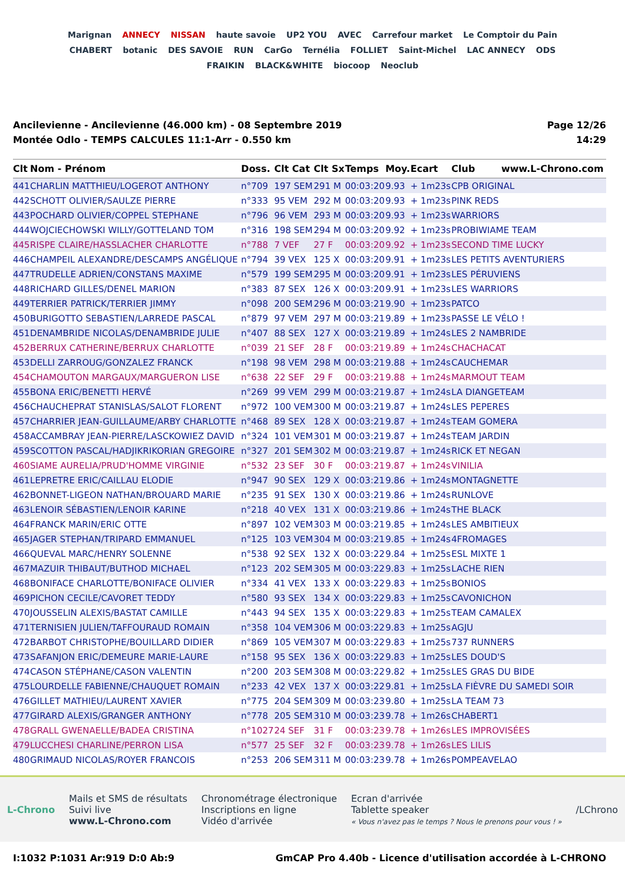Marignan ANNECY NISSAN haute savoie UP2 YOU AVEC Carrefour market Le Comptoir du Pain CHABERT botanic DES SAVOIE RUN CarGo Ternélia FOLLIET Saint-Michel LAC ANNECY ODS FRAIKIN BLACK&WHITE biocoop Neoclub
Ancilevienne - Ancilevienne (46.000 km) - 08 Septembre 2019
Montée Odlo - TEMPS CALCULES 11:1-Arr - 0.550 km
Page 12/26
14:29
| Clt | Nom - Prénom | Doss. | Clt Cat | Clt Sx | Temps | Moy. | Ecart | Club www.L-Chrono.com |
| --- | --- | --- | --- | --- | --- | --- | --- | --- |
| 441 | CHARLIN MATTHIEU/LOGEROT ANTHONY | n°709 | 197 SEM | 291 M | 00:03:20 | 9.93 | + 1m23s | CPB ORIGINAL |
| 442 | SCHOTT OLIVIER/SAULZE PIERRE | n°333 | 95 VEM | 292 M | 00:03:20 | 9.93 | + 1m23s | PINK REDS |
| 443 | POCHARD OLIVIER/COPPEL STEPHANE | n°796 | 96 VEM | 293 M | 00:03:20 | 9.93 | + 1m23s | WARRIORS |
| 444 | WOJCIECHOWSKI WILLY/GOTTELAND TOM | n°316 | 198 SEM | 294 M | 00:03:20 | 9.92 | + 1m23s | PROBIWIAME TEAM |
| 445 | RISPE CLAIRE/HASSLACHER CHARLOTTE | n°788 | 7 VEF | 27 F | 00:03:20 | 9.92 | + 1m23s | SECOND TIME LUCKY |
| 446 | CHAMPEIL ALEXANDRE/DESCAMPS ANGÉLIQUE | n°794 | 39 VEX | 125 X | 00:03:20 | 9.91 | + 1m23s | LES PETITS AVENTURIERS |
| 447 | TRUDELLE ADRIEN/CONSTANS MAXIME | n°579 | 199 SEM | 295 M | 00:03:20 | 9.91 | + 1m23s | LES PÉRUVIENS |
| 448 | RICHARD GILLES/DENEL MARION | n°383 | 87 SEX | 126 X | 00:03:20 | 9.91 | + 1m23s | LES WARRIORS |
| 449 | TERRIER PATRICK/TERRIER JIMMY | n°098 | 200 SEM | 296 M | 00:03:21 | 9.90 | + 1m23s | PATCO |
| 450 | BURIGOTTO SEBASTIEN/LARREDE PASCAL | n°879 | 97 VEM | 297 M | 00:03:21 | 9.89 | + 1m23s | PASSE LE VÉLO ! |
| 451 | DENAMBRIDE NICOLAS/DENAMBRIDE JULIE | n°407 | 88 SEX | 127 X | 00:03:21 | 9.89 | + 1m24s | LES 2 NAMBRIDE |
| 452 | BERRUX CATHERINE/BERRUX CHARLOTTE | n°039 | 21 SEF | 28 F | 00:03:21 | 9.89 | + 1m24s | CHACHACAT |
| 453 | DELLI ZARROUG/GONZALEZ FRANCK | n°198 | 98 VEM | 298 M | 00:03:21 | 9.88 | + 1m24s | CAUCHEMAR |
| 454 | CHAMOUTON MARGAUX/MARGUERON LISE | n°638 | 22 SEF | 29 F | 00:03:21 | 9.88 | + 1m24s | MARMOUT TEAM |
| 455 | BONA ERIC/BENETTI HERVÉ | n°269 | 99 VEM | 299 M | 00:03:21 | 9.87 | + 1m24s | LA DIANGETEAM |
| 456 | CHAUCHEPRAT STANISLAS/SALOT FLORENT | n°972 | 100 VEM | 300 M | 00:03:21 | 9.87 | + 1m24s | LES PEPERES |
| 457 | CHARRIER JEAN-GUILLAUME/ARBY CHARLOTTE | n°468 | 89 SEX | 128 X | 00:03:21 | 9.87 | + 1m24s | TEAM GOMERA |
| 458 | ACCAMBRAY JEAN-PIERRE/LASCKOWIEZ DAVID | n°324 | 101 VEM | 301 M | 00:03:21 | 9.87 | + 1m24s | TEAM JARDIN |
| 459 | SCOTTON PASCAL/HADJIKRIKORIAN GREGOIRE | n°327 | 201 SEM | 302 M | 00:03:21 | 9.87 | + 1m24s | RICK ET NEGAN |
| 460 | SIAME AURELIA/PRUD'HOMME VIRGINIE | n°532 | 23 SEF | 30 F | 00:03:21 | 9.87 | + 1m24s | VINILIA |
| 461 | LEPRETRE ERIC/CAILLAU ELODIE | n°947 | 90 SEX | 129 X | 00:03:21 | 9.86 | + 1m24s | MONTAGNETTE |
| 462 | BONNET-LIGEON NATHAN/BROUARD MARIE | n°235 | 91 SEX | 130 X | 00:03:21 | 9.86 | + 1m24s | RUNLOVE |
| 463 | LENOIR SÉBASTIEN/LENOIR KARINE | n°218 | 40 VEX | 131 X | 00:03:21 | 9.86 | + 1m24s | THE BLACK |
| 464 | FRANCK MARIN/ERIC OTTE | n°897 | 102 VEM | 303 M | 00:03:21 | 9.85 | + 1m24s | LES AMBITIEUX |
| 465 | JAGER STEPHAN/TRIPARD EMMANUEL | n°125 | 103 VEM | 304 M | 00:03:21 | 9.85 | + 1m24s | 4FROMAGES |
| 466 | QUEVAL MARC/HENRY SOLENNE | n°538 | 92 SEX | 132 X | 00:03:22 | 9.84 | + 1m25s | ESL MIXTE 1 |
| 467 | MAZUIR THIBAUT/BUTHOD MICHAEL | n°123 | 202 SEM | 305 M | 00:03:22 | 9.83 | + 1m25s | LACHE RIEN |
| 468 | BONIFACE CHARLOTTE/BONIFACE OLIVIER | n°334 | 41 VEX | 133 X | 00:03:22 | 9.83 | + 1m25s | BONIOS |
| 469 | PICHON CECILE/CAVORET TEDDY | n°580 | 93 SEX | 134 X | 00:03:22 | 9.83 | + 1m25s | CAVONICHON |
| 470 | JOUSSELIN ALEXIS/BASTAT CAMILLE | n°443 | 94 SEX | 135 X | 00:03:22 | 9.83 | + 1m25s | TEAM CAMALEX |
| 471 | TERNISIEN JULIEN/TAFFOURAUD ROMAIN | n°358 | 104 VEM | 306 M | 00:03:22 | 9.83 | + 1m25s | AGJU |
| 472 | BARBOT CHRISTOPHE/BOUILLARD DIDIER | n°869 | 105 VEM | 307 M | 00:03:22 | 9.83 | + 1m25s | 737 RUNNERS |
| 473 | SAFANJON ERIC/DEMEURE MARIE-LAURE | n°158 | 95 SEX | 136 X | 00:03:22 | 9.83 | + 1m25s | LES DOUD'S |
| 474 | CASON STÉPHANE/CASON VALENTIN | n°200 | 203 SEM | 308 M | 00:03:22 | 9.82 | + 1m25s | LES GRAS DU BIDE |
| 475 | LOURDELLE FABIENNE/CHAUQUET ROMAIN | n°233 | 42 VEX | 137 X | 00:03:22 | 9.81 | + 1m25s | LA FIÈVRE DU SAMEDI SOIR |
| 476 | GILLET MATHIEU/LAURENT XAVIER | n°775 | 204 SEM | 309 M | 00:03:23 | 9.80 | + 1m25s | LA TEAM 73 |
| 477 | GIRARD ALEXIS/GRANGER ANTHONY | n°778 | 205 SEM | 310 M | 00:03:23 | 9.78 | + 1m26s | CHABERT1 |
| 478 | GRALL GWENAELLE/BADEA CRISTINA | n°1027 | 24 SEF | 31 F | 00:03:23 | 9.78 | + 1m26s | LES IMPROVISÉES |
| 479 | LUCCHESI CHARLINE/PERRON LISA | n°577 | 25 SEF | 32 F | 00:03:23 | 9.78 | + 1m26s | LES LILIS |
| 480 | GRIMAUD NICOLAS/ROYER FRANCOIS | n°253 | 206 SEM | 311 M | 00:03:23 | 9.78 | + 1m26s | POMPEAVELAO |
L-Chrono
Mails et SMS de résultats
Suivi live
www.L-Chrono.com
Chronométrage électronique
Inscriptions en ligne
Vidéo d'arrivée
Ecran d'arrivée
Tablette speaker
« Vous n'avez pas le temps ? Nous le prenons pour vous ! »
/LChrono
I:1032 P:1031 Ar:919 D:0 Ab:9 GmCAP Pro 4.40b - Licence d'utilisation accordée à L-CHRONO